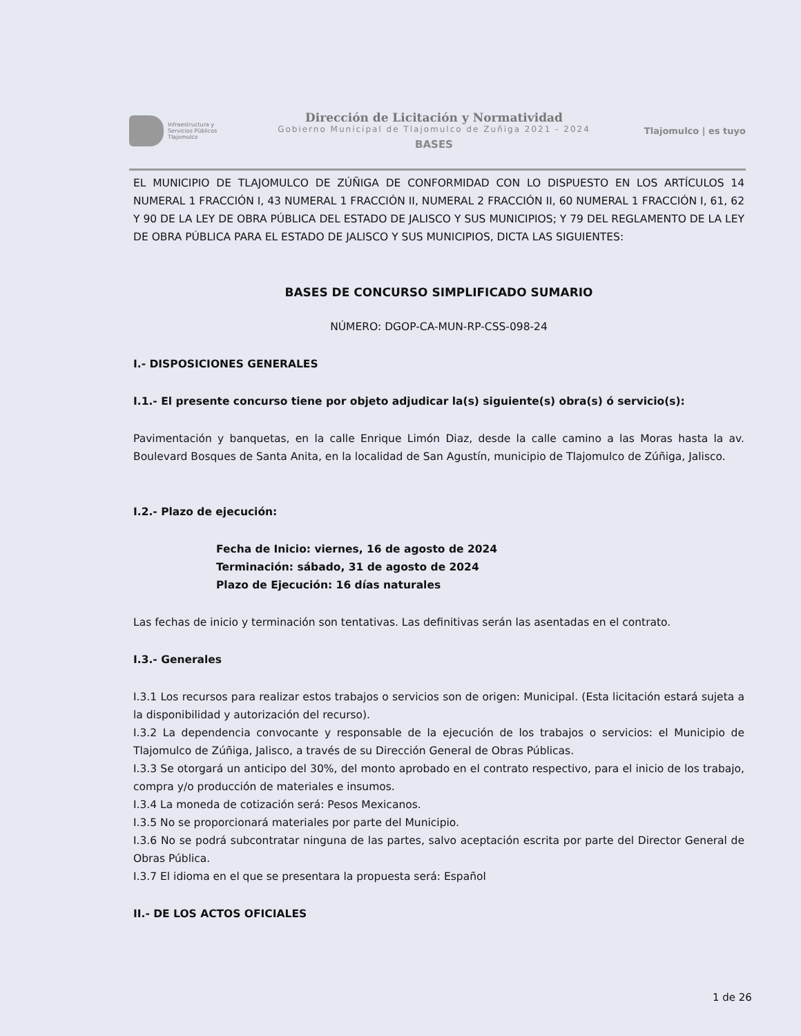Infraestructura y
Servicios Públicos
Tlajomulco
Dirección de Licitación y Normatividad
Gobierno Municipal de Tlajomulco de Zuñiga 2021 - 2024
BASES
Tlajomulco | es tuyo
EL MUNICIPIO DE TLAJOMULCO DE ZÚÑIGA DE CONFORMIDAD CON LO DISPUESTO EN LOS ARTÍCULOS 14 NUMERAL 1 FRACCIÓN I, 43 NUMERAL 1 FRACCIÓN II, NUMERAL 2 FRACCIÓN II, 60 NUMERAL 1 FRACCIÓN I, 61, 62 Y 90 DE LA LEY DE OBRA PÚBLICA DEL ESTADO DE JALISCO Y SUS MUNICIPIOS; Y 79 DEL REGLAMENTO DE LA LEY DE OBRA PÚBLICA PARA EL ESTADO DE JALISCO Y SUS MUNICIPIOS, DICTA LAS SIGUIENTES:
BASES DE CONCURSO SIMPLIFICADO SUMARIO
NÚMERO: DGOP-CA-MUN-RP-CSS-098-24
I.- DISPOSICIONES GENERALES
I.1.- El presente concurso tiene por objeto adjudicar la(s) siguiente(s) obra(s) ó servicio(s):
Pavimentación y banquetas, en la calle Enrique Limón Diaz, desde la calle camino a las Moras hasta la av. Boulevard Bosques de Santa Anita, en la localidad de San Agustín, municipio de Tlajomulco de Zúñiga, Jalisco.
I.2.- Plazo de ejecución:
Fecha de Inicio: viernes, 16 de agosto de 2024
Terminación: sábado, 31 de agosto de 2024
Plazo de Ejecución: 16 días naturales
Las fechas de inicio y terminación son tentativas. Las definitivas serán las asentadas en el contrato.
I.3.- Generales
I.3.1 Los recursos para realizar estos trabajos o servicios son de origen: Municipal. (Esta licitación estará sujeta a la disponibilidad y autorización del recurso).
I.3.2 La dependencia convocante y responsable de la ejecución de los trabajos o servicios: el Municipio de Tlajomulco de Zúñiga, Jalisco, a través de su Dirección General de Obras Públicas.
I.3.3 Se otorgará un anticipo del 30%, del monto aprobado en el contrato respectivo, para el inicio de los trabajo, compra y/o producción de materiales e insumos.
I.3.4 La moneda de cotización será: Pesos Mexicanos.
I.3.5 No se proporcionará materiales por parte del Municipio.
I.3.6 No se podrá subcontratar ninguna de las partes, salvo aceptación escrita por parte del Director General de Obras Pública.
I.3.7 El idioma en el que se presentara la propuesta será: Español
II.- DE LOS ACTOS OFICIALES
1 de 26